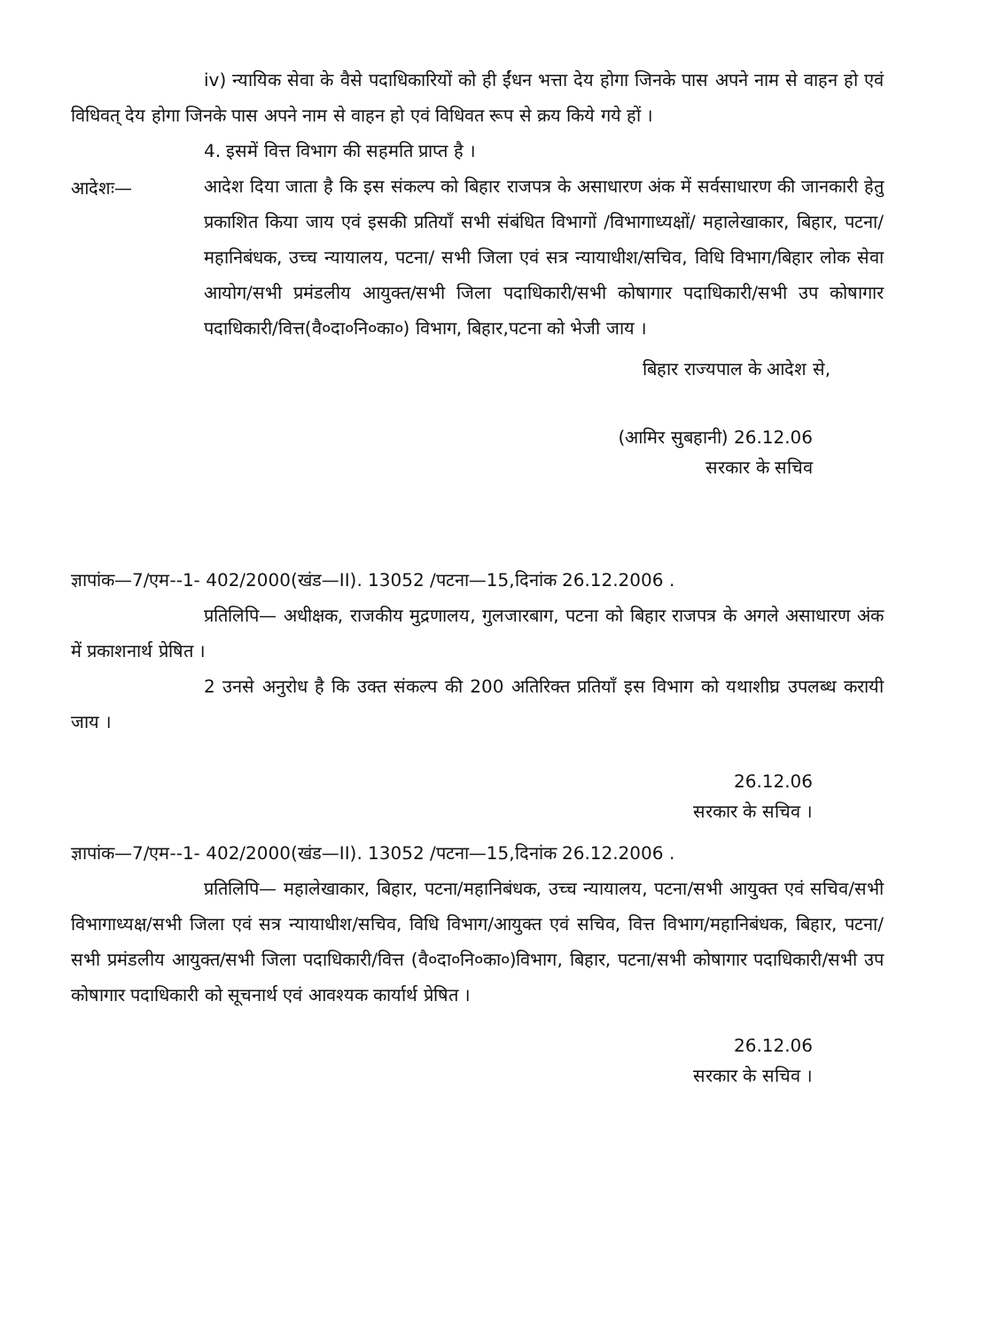iv) न्यायिक सेवा के वैसे पदाधिकारियों को ही ईंधन भत्ता देय होगा जिनके पास अपने नाम से वाहन हो एवं विधिवत् देय होगा जिनके पास अपने नाम से वाहन हो एवं विधिवत रूप से क्रय किये गये हों ।
4. इसमें वित्त विभाग की सहमति प्राप्त है ।
आदेशः—
आदेश दिया जाता है कि इस संकल्प को बिहार राजपत्र के असाधारण अंक में सर्वसाधारण की जानकारी हेतु प्रकाशित किया जाय एवं इसकी प्रतियाँ सभी संबंधित विभागों /विभागाध्यक्षों/ महालेखाकार, बिहार, पटना/ महानिबंधक, उच्च न्यायालय, पटना/ सभी जिला एवं सत्र न्यायाधीश/सचिव, विधि विभाग/बिहार लोक सेवा आयोग/सभी प्रमंडलीय आयुक्त/सभी जिला पदाधिकारी/सभी कोषागार पदाधिकारी/सभी उप कोषागार पदाधिकारी/वित्त(वै०दा०नि०का०) विभाग, बिहार,पटना को भेजी जाय ।
बिहार राज्यपाल के आदेश से,
(आमिर सुबहानी) 26.12.06
सरकार के सचिव
ज्ञापांक—7/एम--1- 402/2000(खंड—II). 13052 /पटना—15,दिनांक 26.12.2006 .
प्रतिलिपि— अधीक्षक, राजकीय मुद्रणालय, गुलजारबाग, पटना को बिहार राजपत्र के अगले असाधारण अंक में प्रकाशनार्थ प्रेषित ।
2 उनसे अनुरोध है कि उक्त संकल्प की 200 अतिरिक्त प्रतियाँ इस विभाग को यथाशीघ्र उपलब्ध करायी जाय ।
26.12.06
सरकार के सचिव ।
ज्ञापांक—7/एम--1- 402/2000(खंड—II). 13052 /पटना—15,दिनांक 26.12.2006 .
प्रतिलिपि— महालेखाकार, बिहार, पटना/महानिबंधक, उच्च न्यायालय, पटना/सभी आयुक्त एवं सचिव/सभी विभागाध्यक्ष/सभी जिला एवं सत्र न्यायाधीश/सचिव, विधि विभाग/आयुक्त एवं सचिव, वित्त विभाग/महानिबंधक, बिहार, पटना/सभी प्रमंडलीय आयुक्त/सभी जिला पदाधिकारी/वित्त (वै०दा०नि०का०)विभाग, बिहार, पटना/सभी कोषागार पदाधिकारी/सभी उप कोषागार पदाधिकारी को सूचनार्थ एवं आवश्यक कार्यार्थ प्रेषित ।
26.12.06
सरकार के सचिव ।